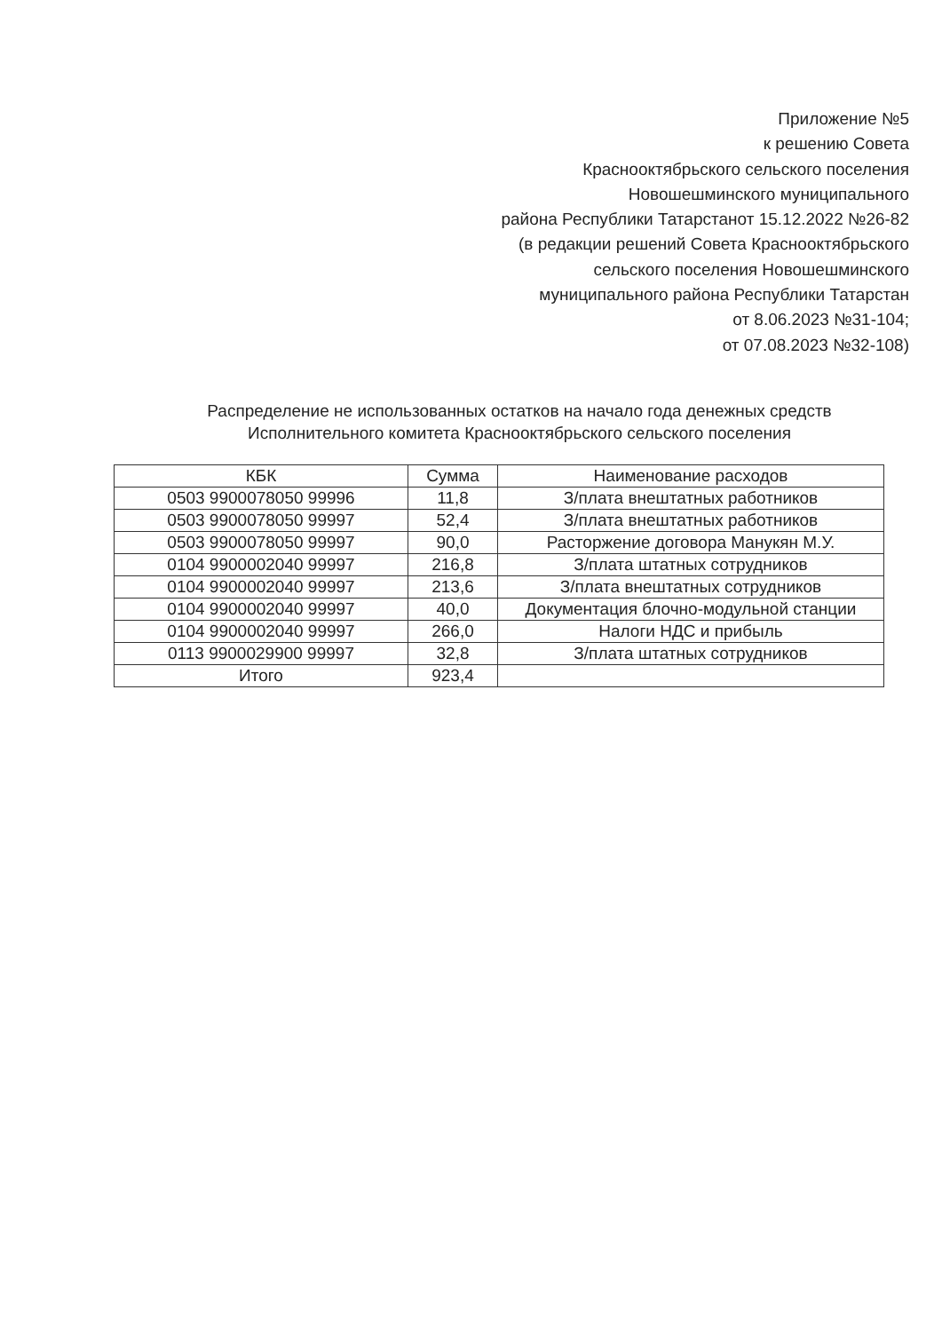Приложение №5
к решению Совета
Краснооктябрьского сельского поселения
Новошешминского муниципального
района Республики Татарстанот 15.12.2022 №26-82
(в редакции решений Совета Краснооктябрьского
сельского поселения Новошешминского
муниципального района Республики Татарстан
от 8.06.2023 №31-104;
от 07.08.2023 №32-108)
Распределение не использованных остатков на начало года денежных средств
Исполнительного комитета Краснооктябрьского сельского поселения
| КБК | Сумма | Наименование расходов |
| --- | --- | --- |
| 0503 9900078050 99996 | 11,8 | З/плата внештатных работников |
| 0503 9900078050 99997 | 52,4 | З/плата внештатных работников |
| 0503 9900078050 99997 | 90,0 | Расторжение договора Манукян М.У. |
| 0104 9900002040 99997 | 216,8 | З/плата штатных сотрудников |
| 0104 9900002040 99997 | 213,6 | З/плата внештатных сотрудников |
| 0104 9900002040 99997 | 40,0 | Документация блочно-модульной станции |
| 0104 9900002040 99997 | 266,0 | Налоги НДС и прибыль |
| 0113 9900029900 99997 | 32,8 | З/плата штатных сотрудников |
| Итого | 923,4 | |